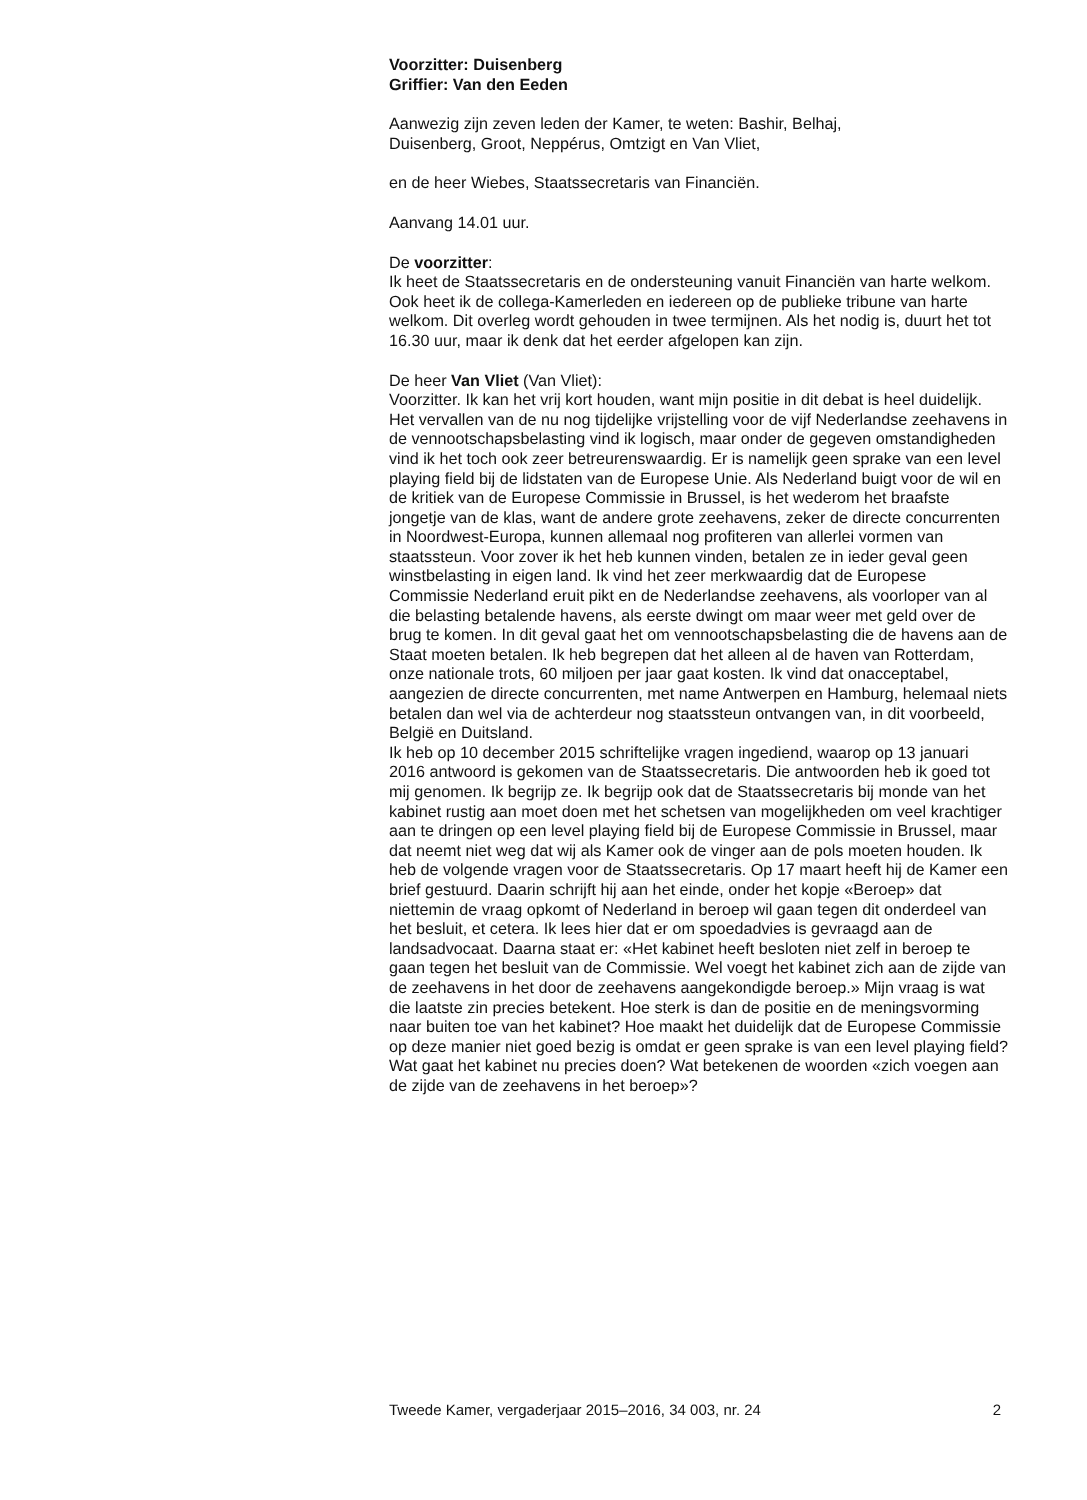Voorzitter: Duisenberg
Griffier: Van den Eeden
Aanwezig zijn zeven leden der Kamer, te weten: Bashir, Belhaj,
Duisenberg, Groot, Neppérus, Omtzigt en Van Vliet,
en de heer Wiebes, Staatssecretaris van Financiën.
Aanvang 14.01 uur.
De voorzitter:
Ik heet de Staatssecretaris en de ondersteuning vanuit Financiën van harte welkom. Ook heet ik de collega-Kamerleden en iedereen op de publieke tribune van harte welkom. Dit overleg wordt gehouden in twee termijnen. Als het nodig is, duurt het tot 16.30 uur, maar ik denk dat het eerder afgelopen kan zijn.
De heer Van Vliet (Van Vliet):
Voorzitter. Ik kan het vrij kort houden, want mijn positie in dit debat is heel duidelijk. Het vervallen van de nu nog tijdelijke vrijstelling voor de vijf Nederlandse zeehavens in de vennootschapsbelasting vind ik logisch, maar onder de gegeven omstandigheden vind ik het toch ook zeer betreurenswaardig. Er is namelijk geen sprake van een level playing field bij de lidstaten van de Europese Unie. Als Nederland buigt voor de wil en de kritiek van de Europese Commissie in Brussel, is het wederom het braafste jongetje van de klas, want de andere grote zeehavens, zeker de directe concurrenten in Noordwest-Europa, kunnen allemaal nog profiteren van allerlei vormen van staatssteun. Voor zover ik het heb kunnen vinden, betalen ze in ieder geval geen winstbelasting in eigen land. Ik vind het zeer merkwaardig dat de Europese Commissie Nederland eruit pikt en de Nederlandse zeehavens, als voorloper van al die belasting betalende havens, als eerste dwingt om maar weer met geld over de brug te komen. In dit geval gaat het om vennootschapsbelasting die de havens aan de Staat moeten betalen. Ik heb begrepen dat het alleen al de haven van Rotterdam, onze nationale trots, 60 miljoen per jaar gaat kosten. Ik vind dat onacceptabel, aangezien de directe concurrenten, met name Antwerpen en Hamburg, helemaal niets betalen dan wel via de achterdeur nog staatssteun ontvangen van, in dit voorbeeld, België en Duitsland.
Ik heb op 10 december 2015 schriftelijke vragen ingediend, waarop op 13 januari 2016 antwoord is gekomen van de Staatssecretaris. Die antwoorden heb ik goed tot mij genomen. Ik begrijp ze. Ik begrijp ook dat de Staatssecretaris bij monde van het kabinet rustig aan moet doen met het schetsen van mogelijkheden om veel krachtiger aan te dringen op een level playing field bij de Europese Commissie in Brussel, maar dat neemt niet weg dat wij als Kamer ook de vinger aan de pols moeten houden. Ik heb de volgende vragen voor de Staatssecretaris. Op 17 maart heeft hij de Kamer een brief gestuurd. Daarin schrijft hij aan het einde, onder het kopje «Beroep» dat niettemin de vraag opkomt of Nederland in beroep wil gaan tegen dit onderdeel van het besluit, et cetera. Ik lees hier dat er om spoedadvies is gevraagd aan de landsadvocaat. Daarna staat er: «Het kabinet heeft besloten niet zelf in beroep te gaan tegen het besluit van de Commissie. Wel voegt het kabinet zich aan de zijde van de zeehavens in het door de zeehavens aangekondigde beroep.» Mijn vraag is wat die laatste zin precies betekent. Hoe sterk is dan de positie en de meningsvorming naar buiten toe van het kabinet? Hoe maakt het duidelijk dat de Europese Commissie op deze manier niet goed bezig is omdat er geen sprake is van een level playing field? Wat gaat het kabinet nu precies doen? Wat betekenen de woorden «zich voegen aan de zijde van de zeehavens in het beroep»?
Tweede Kamer, vergaderjaar 2015–2016, 34 003, nr. 24 2